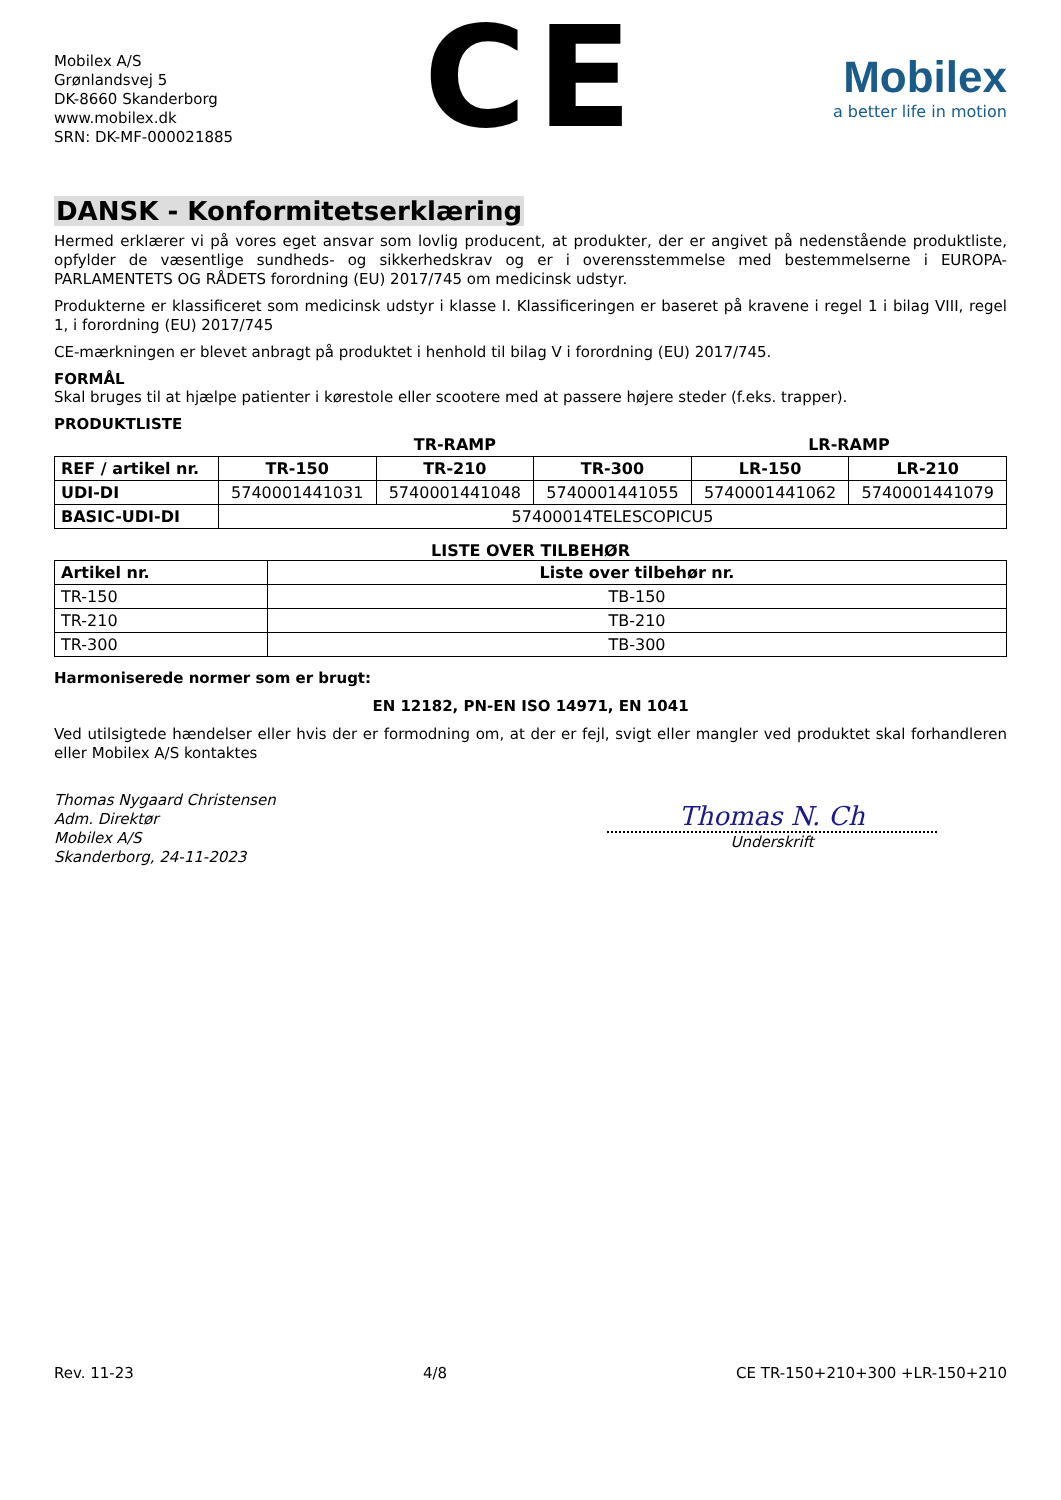Mobilex A/S
Grønlandsvej 5
DK-8660 Skanderborg
www.mobilex.dk
SRN: DK-MF-000021885
CE
Mobilex
a better life in motion
DANSK - Konformitetserklæring
Hermed erklærer vi på vores eget ansvar som lovlig producent, at produkter, der er angivet på nedenstående produktliste, opfylder de væsentlige sundheds- og sikkerhedskrav og er i overensstemmelse med bestemmelserne i EUROPA-PARLAMENTETS OG RÅDETS forordning (EU) 2017/745 om medicinsk udstyr.
Produkterne er klassificeret som medicinsk udstyr i klasse I. Klassificeringen er baseret på kravene i regel 1 i bilag VIII, regel 1, i forordning (EU) 2017/745
CE-mærkningen er blevet anbragt på produktet i henhold til bilag V i forordning (EU) 2017/745.
FORMÅL
Skal bruges til at hjælpe patienter i kørestole eller scootere med at passere højere steder (f.eks. trapper).
PRODUKTLISTE
| | TR-RAMP | | | LR-RAMP | |
| --- | --- | --- | --- | --- | --- |
| REF / artikel nr. | TR-150 | TR-210 | TR-300 | LR-150 | LR-210 |
| UDI-DI | 5740001441031 | 5740001441048 | 5740001441055 | 5740001441062 | 5740001441079 |
| BASIC-UDI-DI | 57400014TELESCOPICU5 | | | | |
LISTE OVER TILBEHØR
| Artikel nr. | Liste over tilbehør nr. |
| --- | --- |
| TR-150 | TB-150 |
| TR-210 | TB-210 |
| TR-300 | TB-300 |
Harmoniserede normer som er brugt:
EN 12182, PN-EN ISO 14971, EN 1041
Ved utilsigtede hændelser eller hvis der er formodning om, at der er fejl, svigt eller mangler ved produktet skal forhandleren eller Mobilex A/S kontaktes
Thomas Nygaard Christensen
Adm. Direktør
Mobilex A/S
Skanderborg, 24-11-2023
Thomas N. Ch
Underskrift
Rev. 11-23 4/8 CE TR-150+210+300 +LR-150+210